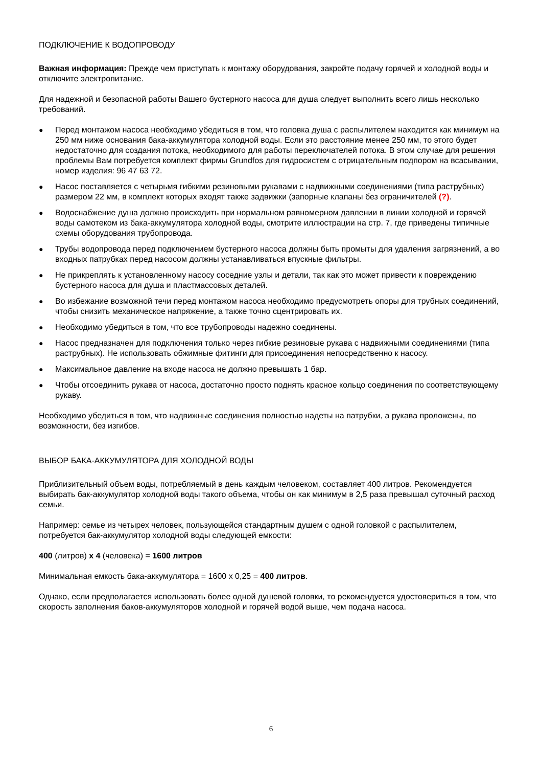ПОДКЛЮЧЕНИЕ К ВОДОПРОВОДУ
Важная информация: Прежде чем приступать к монтажу оборудования, закройте подачу горячей и холодной воды и отключите электропитание.
Для надежной и безопасной работы Вашего бустерного насоса для душа следует выполнить всего лишь несколько требований.
● Перед монтажом насоса необходимо убедиться в том, что головка душа с распылителем находится как минимум на 250 мм ниже основания бака-аккумулятора холодной воды. Если это расстояние менее 250 мм, то этого будет недостаточно для создания потока, необходимого для работы переключателей потока. В этом случае для решения проблемы Вам потребуется комплект фирмы Grundfos для гидросистем с отрицательным подпором на всасывании, номер изделия: 96 47 63 72.
● Насос поставляется с четырьмя гибкими резиновыми рукавами с надвижными соединениями (типа раструбных) размером 22 мм, в комплект которых входят также задвижки (запорные клапаны без ограничителей (?).
● Водоснабжение душа должно происходить при нормальном равномерном давлении в линии холодной и горячей воды самотеком из бака-аккумулятора холодной воды, смотрите иллюстрации на стр. 7, где приведены типичные схемы оборудования трубопровода.
● Трубы водопровода перед подключением бустерного насоса должны быть промыты для удаления загрязнений, а во входных патрубках перед насосом должны устанавливаться впускные фильтры.
● Не прикреплять к установленному насосу соседние узлы и детали, так как это может привести к повреждению бустерного насоса для душа и пластмассовых деталей.
● Во избежание возможной течи перед монтажом насоса необходимо предусмотреть опоры для трубных соединений, чтобы снизить механическое напряжение, а также точно сцентрировать их.
● Необходимо убедиться в том, что все трубопроводы надежно соединены.
● Насос предназначен для подключения только через гибкие резиновые рукава с надвижными соединениями (типа раструбных). Не использовать обжимные фитинги для присоединения непосредственно к насосу.
● Максимальное давление на входе насоса не должно превышать 1 бар.
● Чтобы отсоединить рукава от насоса, достаточно просто поднять красное кольцо соединения по соответствующему рукаву.
Необходимо убедиться в том, что надвижные соединения полностью надеты на патрубки, а рукава проложены, по возможности, без изгибов.
ВЫБОР БАКА-АККУМУЛЯТОРА ДЛЯ ХОЛОДНОЙ ВОДЫ
Приблизительный объем воды, потребляемый в день каждым человеком, составляет 400 литров. Рекомендуется выбирать бак-аккумулятор холодной воды такого объема, чтобы он как минимум в 2,5 раза превышал суточный расход семьи.
Например: семье из четырех человек, пользующейся стандартным душем с одной головкой с распылителем, потребуется бак-аккумулятор холодной воды следующей емкости:
400 (литров) x 4 (человека) = 1600 литров
Минимальная емкость бака-аккумулятора = 1600 x 0,25 = 400 литров.
Однако, если предполагается использовать более одной душевой головки, то рекомендуется удостовериться в том, что скорость заполнения баков-аккумуляторов холодной и горячей водой выше, чем подача насоса.
6